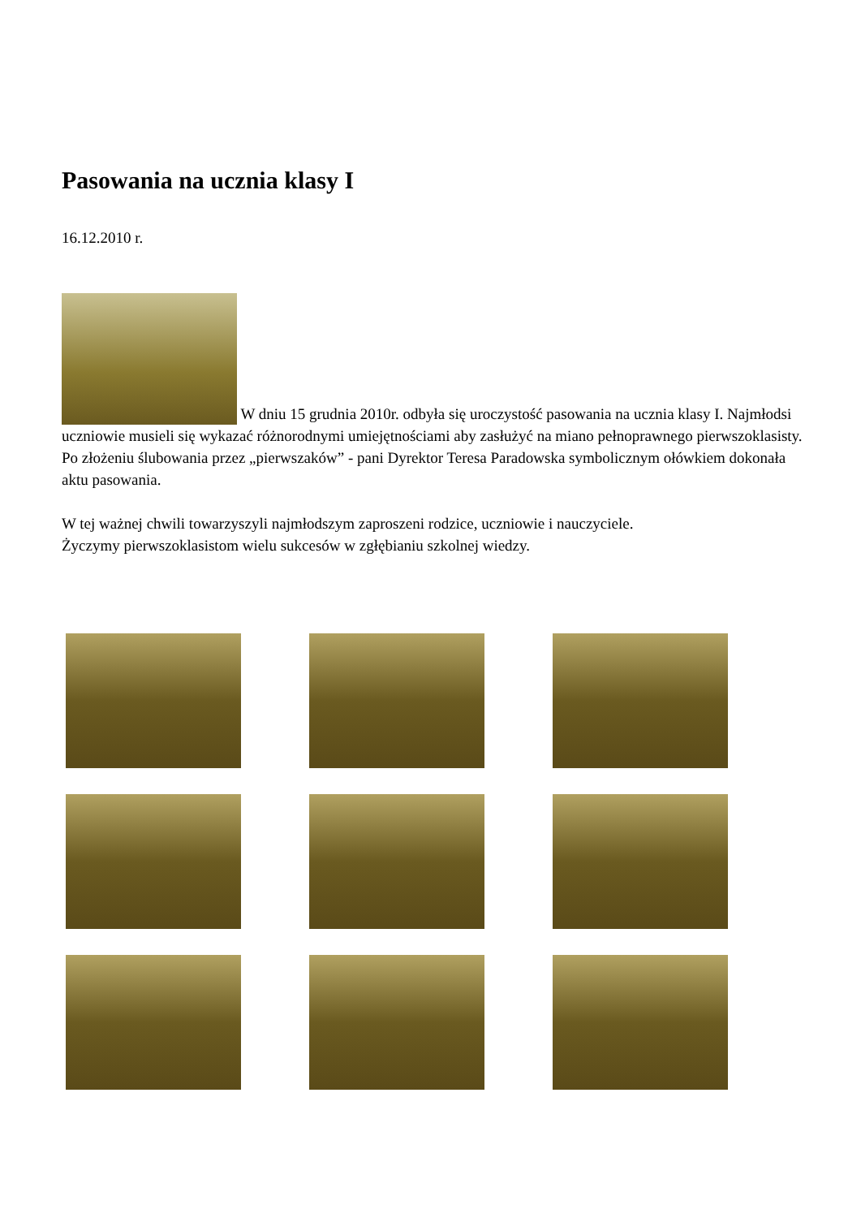Pasowania na ucznia klasy I
16.12.2010 r.
W dniu 15 grudnia 2010r. odbyła się uroczystość pasowania na ucznia klasy I. Najmłodsi uczniowie musieli się wykazać różnorodnymi umiejętnościami aby zasłużyć na miano pełnoprawnego pierwszoklasisty. Po złożeniu ślubowania przez „pierwszaków” - pani Dyrektor Teresa Paradowska symbolicznym ołówkiem dokonała aktu pasowania.
W tej ważnej chwili towarzyszyli najmłodszym zaproszeni rodzice, uczniowie i nauczyciele.
Życzymy pierwszoklasistom wielu sukcesów w zgłębianiu szkolnej wiedzy.